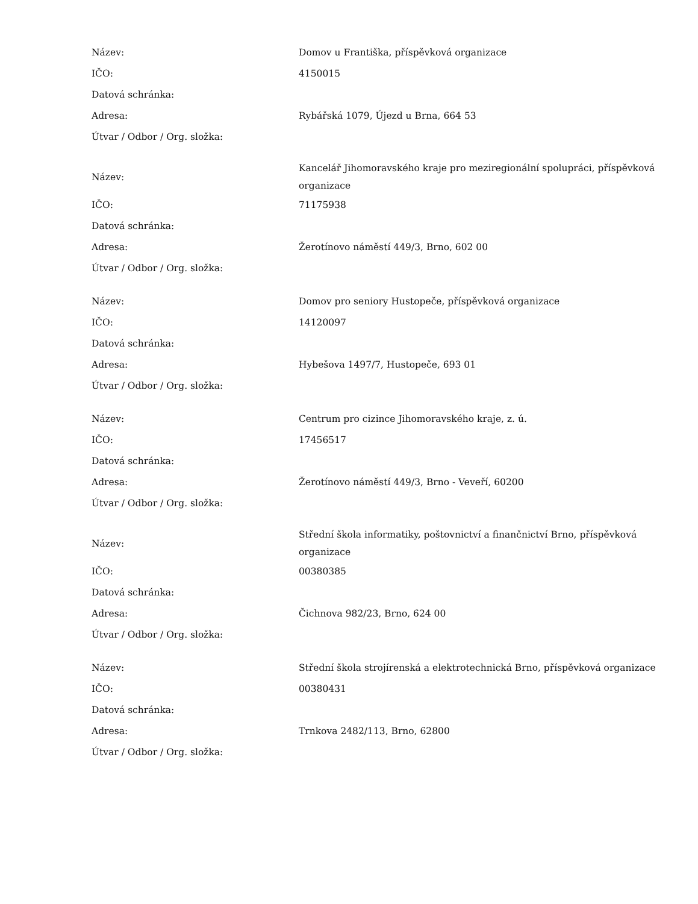| Název: | Domov u Františka, příspěvková organizace |
| IČO: | 4150015 |
| Datová schránka: | |
| Adresa: | Rybářská 1079, Újezd u Brna, 664 53 |
| Útvar / Odbor / Org. složka: | |
| Název: | Kancelář Jihomoravského kraje pro meziregionální spolupráci, příspěvková organizace |
| IČO: | 71175938 |
| Datová schránka: | |
| Adresa: | Žerotínovo náměstí 449/3, Brno, 602 00 |
| Útvar / Odbor / Org. složka: | |
| Název: | Domov pro seniory Hustopeče, příspěvková organizace |
| IČO: | 14120097 |
| Datová schránka: | |
| Adresa: | Hybešova 1497/7, Hustopeče, 693 01 |
| Útvar / Odbor / Org. složka: | |
| Název: | Centrum pro cizince Jihomoravského kraje, z. ú. |
| IČO: | 17456517 |
| Datová schránka: | |
| Adresa: | Žerotínovo náměstí 449/3, Brno - Veveří, 60200 |
| Útvar / Odbor / Org. složka: | |
| Název: | Střední škola informatiky, poštovnictví a finančnictví Brno, příspěvková organizace |
| IČO: | 00380385 |
| Datová schránka: | |
| Adresa: | Čichnova 982/23, Brno, 624 00 |
| Útvar / Odbor / Org. složka: | |
| Název: | Střední škola strojírenská a elektrotechnická Brno, příspěvková organizace |
| IČO: | 00380431 |
| Datová schránka: | |
| Adresa: | Trnkova 2482/113, Brno, 62800 |
| Útvar / Odbor / Org. složka: | |